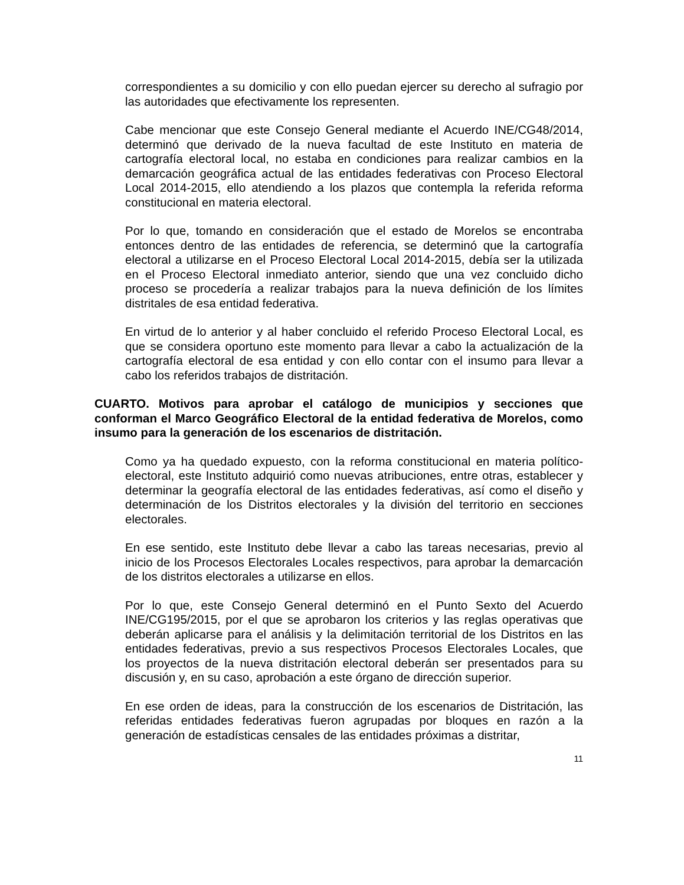correspondientes a su domicilio y con ello puedan ejercer su derecho al sufragio por las autoridades que efectivamente los representen.
Cabe mencionar que este Consejo General mediante el Acuerdo INE/CG48/2014, determinó que derivado de la nueva facultad de este Instituto en materia de cartografía electoral local, no estaba en condiciones para realizar cambios en la demarcación geográfica actual de las entidades federativas con Proceso Electoral Local 2014-2015, ello atendiendo a los plazos que contempla la referida reforma constitucional en materia electoral.
Por lo que, tomando en consideración que el estado de Morelos se encontraba entonces dentro de las entidades de referencia, se determinó que la cartografía electoral a utilizarse en el Proceso Electoral Local 2014-2015, debía ser la utilizada en el Proceso Electoral inmediato anterior, siendo que una vez concluido dicho proceso se procedería a realizar trabajos para la nueva definición de los límites distritales de esa entidad federativa.
En virtud de lo anterior y al haber concluido el referido Proceso Electoral Local, es que se considera oportuno este momento para llevar a cabo la actualización de la cartografía electoral de esa entidad y con ello contar con el insumo para llevar a cabo los referidos trabajos de distritación.
CUARTO. Motivos para aprobar el catálogo de municipios y secciones que conforman el Marco Geográfico Electoral de la entidad federativa de Morelos, como insumo para la generación de los escenarios de distritación.
Como ya ha quedado expuesto, con la reforma constitucional en materia político-electoral, este Instituto adquirió como nuevas atribuciones, entre otras, establecer y determinar la geografía electoral de las entidades federativas, así como el diseño y determinación de los Distritos electorales y la división del territorio en secciones electorales.
En ese sentido, este Instituto debe llevar a cabo las tareas necesarias, previo al inicio de los Procesos Electorales Locales respectivos, para aprobar la demarcación de los distritos electorales a utilizarse en ellos.
Por lo que, este Consejo General determinó en el Punto Sexto del Acuerdo INE/CG195/2015, por el que se aprobaron los criterios y las reglas operativas que deberán aplicarse para el análisis y la delimitación territorial de los Distritos en las entidades federativas, previo a sus respectivos Procesos Electorales Locales, que los proyectos de la nueva distritación electoral deberán ser presentados para su discusión y, en su caso, aprobación a este órgano de dirección superior.
En ese orden de ideas, para la construcción de los escenarios de Distritación, las referidas entidades federativas fueron agrupadas por bloques en razón a la generación de estadísticas censales de las entidades próximas a distritar,
11